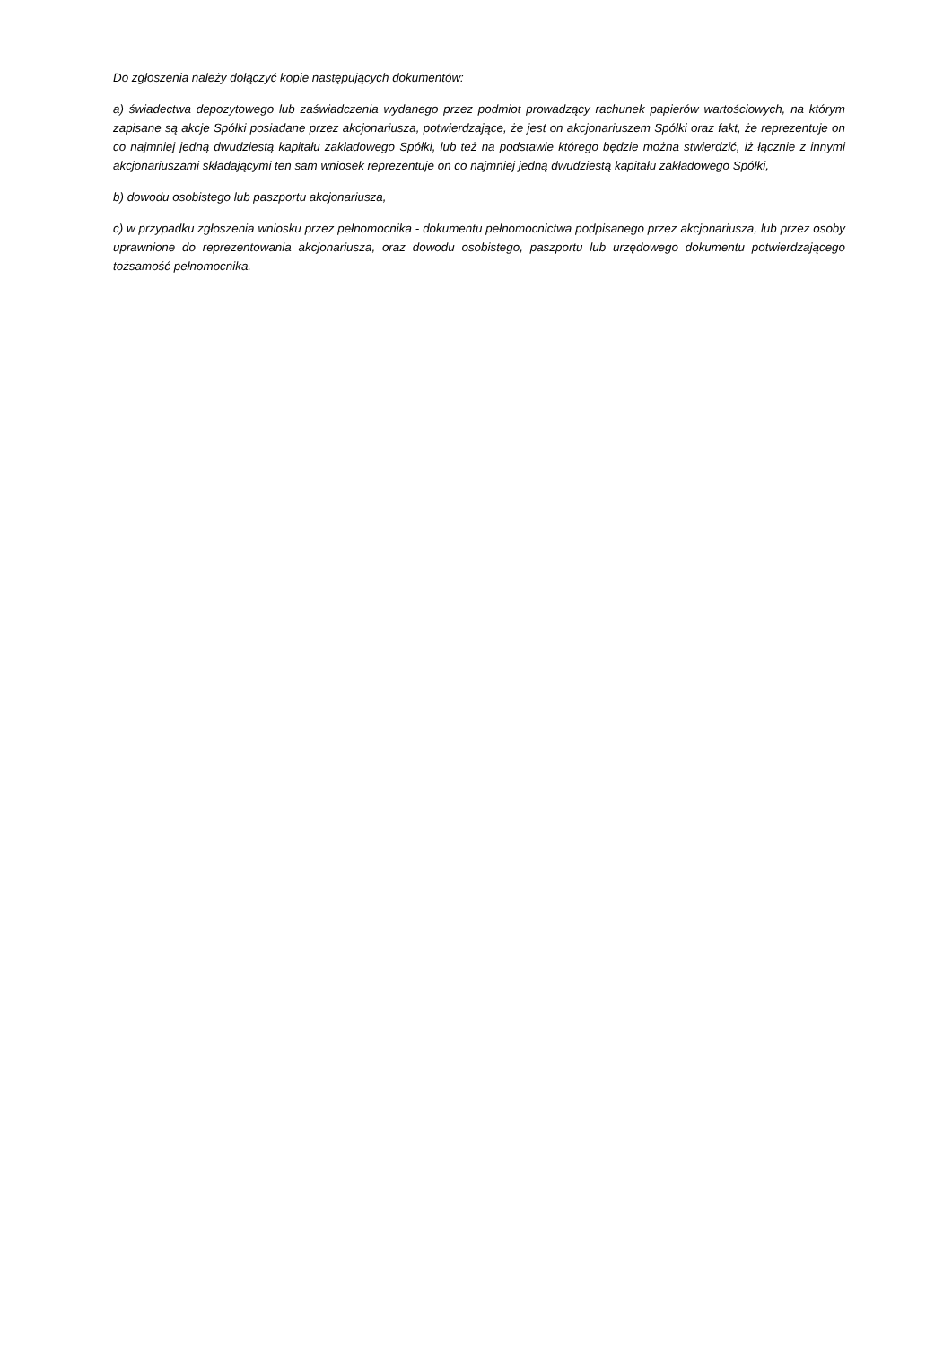Do zgłoszenia należy dołączyć kopie następujących dokumentów:
a) świadectwa depozytowego lub zaświadczenia wydanego przez podmiot prowadzący rachunek papierów wartościowych, na którym zapisane są akcje Spółki posiadane przez akcjonariusza, potwierdzające, że jest on akcjonariuszem Spółki oraz fakt, że reprezentuje on co najmniej jedną dwudziestą kapitału zakładowego Spółki, lub też na podstawie którego będzie można stwierdzić, iż łącznie z innymi akcjonariuszami składającymi ten sam wniosek reprezentuje on co najmniej jedną dwudziestą kapitału zakładowego Spółki,
b) dowodu osobistego lub paszportu akcjonariusza,
c) w przypadku zgłoszenia wniosku przez pełnomocnika - dokumentu pełnomocnictwa podpisanego przez akcjonariusza, lub przez osoby uprawnione do reprezentowania akcjonariusza, oraz dowodu osobistego, paszportu lub urzędowego dokumentu potwierdzającego tożsamość pełnomocnika.